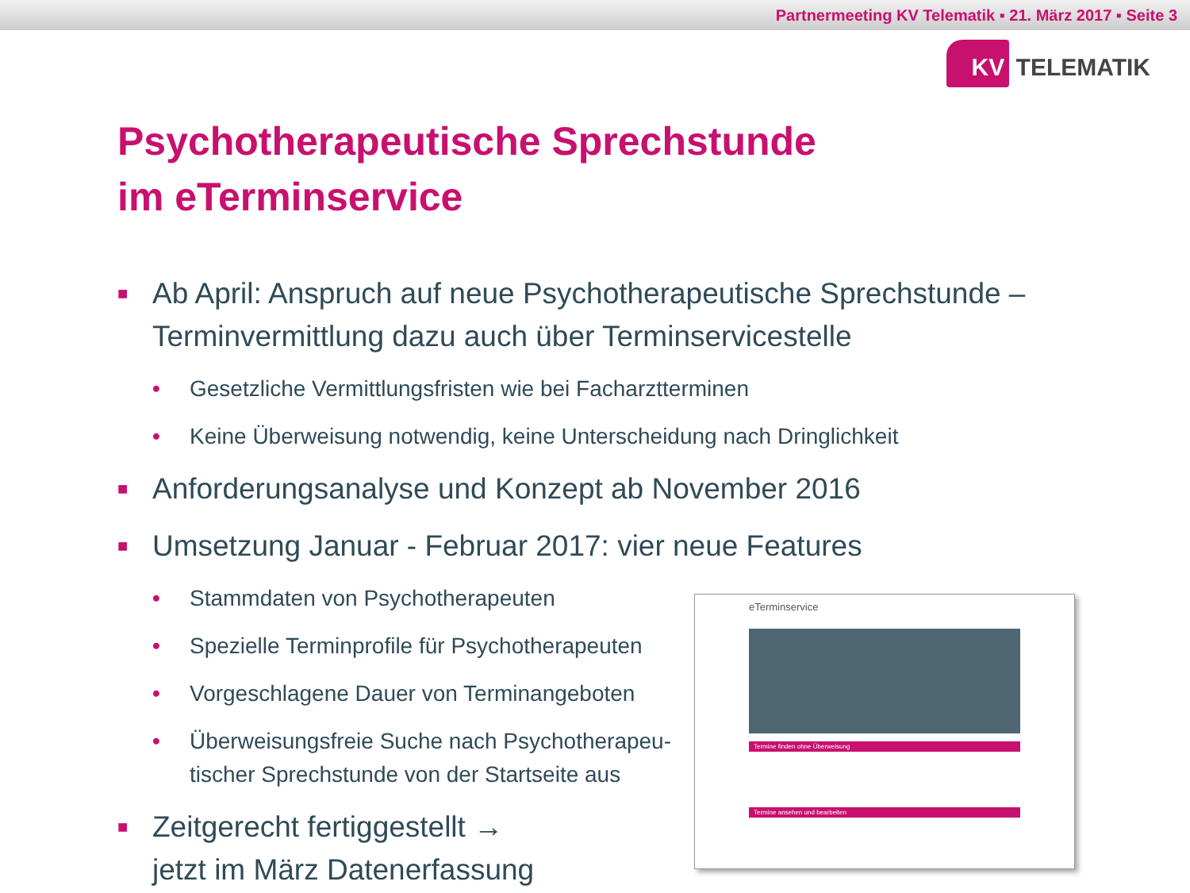Partnermeeting KV Telematik ▪ 21. März 2017 ▪ Seite 3
KV TELEMATIK
Psychotherapeutische Sprechstunde
im eTerminservice
■
Ab April: Anspruch auf neue Psychotherapeutische Sprechstunde –
Terminvermittlung dazu auch über Terminservicestelle
• Gesetzliche Vermittlungsfristen wie bei Facharztterminen
• Keine Überweisung notwendig, keine Unterscheidung nach Dringlichkeit
■
Anforderungsanalyse und Konzept ab November 2016
■
Umsetzung Januar - Februar 2017: vier neue Features
• Stammdaten von Psychotherapeuten
• Spezielle Terminprofile für Psychotherapeuten
• Vorgeschlagene Dauer von Terminangeboten
• Überweisungsfreie Suche nach Psychotherapeu-
tischer Sprechstunde von der Startseite aus
■
Zeitgerecht fertiggestellt →
jetzt im März Datenerfassung
eTerminservice
Termine finden ohne Überweisung
Termine ansehen und bearbeiten